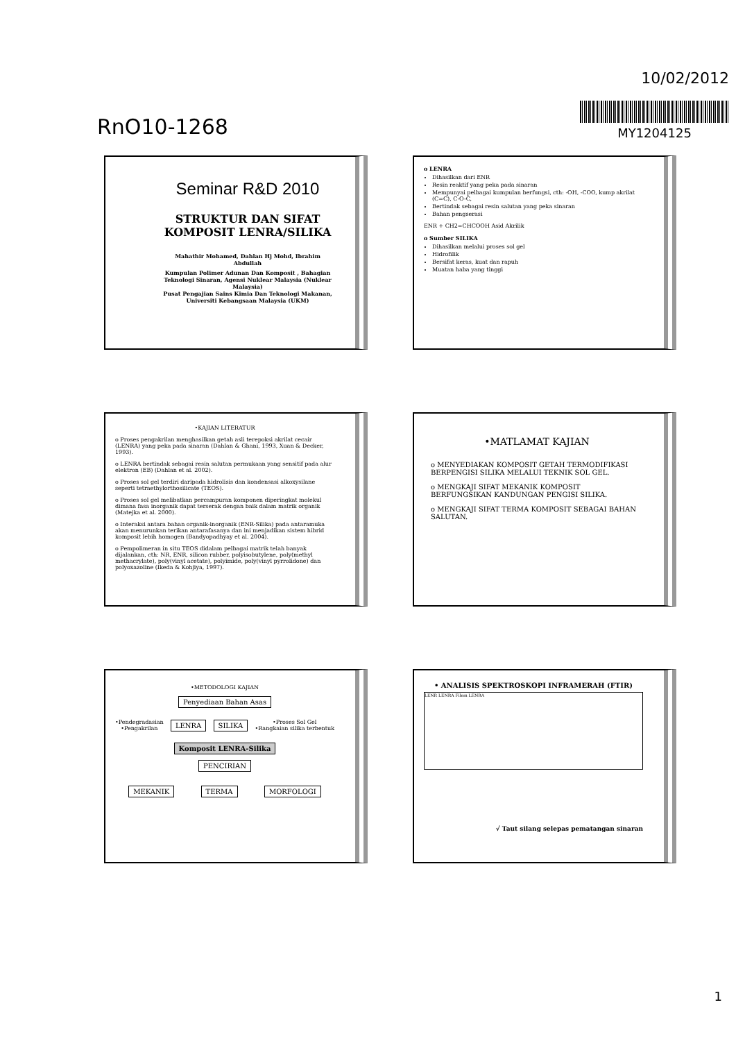RnO10-1268
10/02/2012
MY1204125
Seminar R&D 2010
STRUKTUR DAN SIFAT KOMPOSIT LENRA/SILIKA
Mahathir Mohamed, Dahlan Hj Mohd, Ibrahim Abdullah
Kumpulan Polimer Adunan Dan Komposit , Bahagian Teknologi Sinaran, Agensi Nuklear Malaysia (Nuklear Malaysia)
Pusat Pengajian Sains Kimia Dan Teknologi Makanan, Universiti Kebangsaan Malaysia (UKM)
o LENRA
Dihasilkan dari ENR
Resin reaktif yang peka pada sinaran
Mempunyai pelbagai kumpulan berfungsi, cth: -OH, -COO, kump akrilat (C=C), C-O-C,
Bertindak sebagai resin salutan yang peka sinaran
Bahan pengserasi
ENR + CH2=CHCOOH Asid Akrilik
o Sumber SILIKA
Dihasilkan melalui proses sol gel
Hidrofilik
Bersifat keras, kuat dan rapuh
Muatan haba yang tinggi
•KAJIAN LITERATUR
o Proses pengakrilan menghasilkan getah asli terepoksi akrilat cecair (LENRA) yang peka pada sinaran (Dahlan & Ghani, 1993, Xuan & Decker, 1993).
o LENRA bertindak sebagai resin salutan permukaan yang sensitif pada alur elektron (EB) (Dahlan et al. 2002).
o Proses sol gel terdiri daripada hidrolisis dan kondensasi alkoxysilane seperti tetraethylorthosilicate (TEOS).
o Proses sol gel melibatkan percampuran komponen diperingkat molekul dimana fasa inorganik dapat terserak dengan baik dalam matrik organik (Matejka et al. 2000).
o Interaksi antara bahan organik-inorganik (ENR-Silika) pada antaramuka akan menurunkan terikan antarafasanya dan ini menjadikan sistem hibrid komposit lebih homogen (Bandyopadhyay et al. 2004).
o Pempolimeran in situ TEOS didalam pelbagai matrik telah banyak dijalankan, cth: NR, ENR, silicon rubber, polyisobutylene, poly(methyl methacrylate), poly(vinyl acetate), polyimide, poly(vinyl pyrrolidone) dan polyoxazoline (Ikeda & Kohjiya, 1997).
•MATLAMAT KAJIAN
o MENYEDIAKAN KOMPOSIT GETAH TERMODIFIKASI BERPENGISI SILIKA MELALUI TEKNIK SOL GEL.
o MENGKAJI SIFAT MEKANIK KOMPOSIT BERFUNGSIKAN KANDUNGAN PENGISI SILIKA.
o MENGKAJI SIFAT TERMA KOMPOSIT SEBAGAI BAHAN SALUTAN.
•METODOLOGI KAJIAN
Penyediaan Bahan Asas
•Pendegradasian
•Pengakrilan LENRA SILIKA •Proses Sol Gel
•Rangkaian silika terbentuk
Komposit LENRA-Silika
PENCIRIAN
MEKANIK TERMA MORFOLOGI
• ANALISIS SPEKTROSKOPI INFRAMERAH (FTIR)
LENR LENRA Filem LENRA
√ Taut silang selepas pematangan sinaran
1